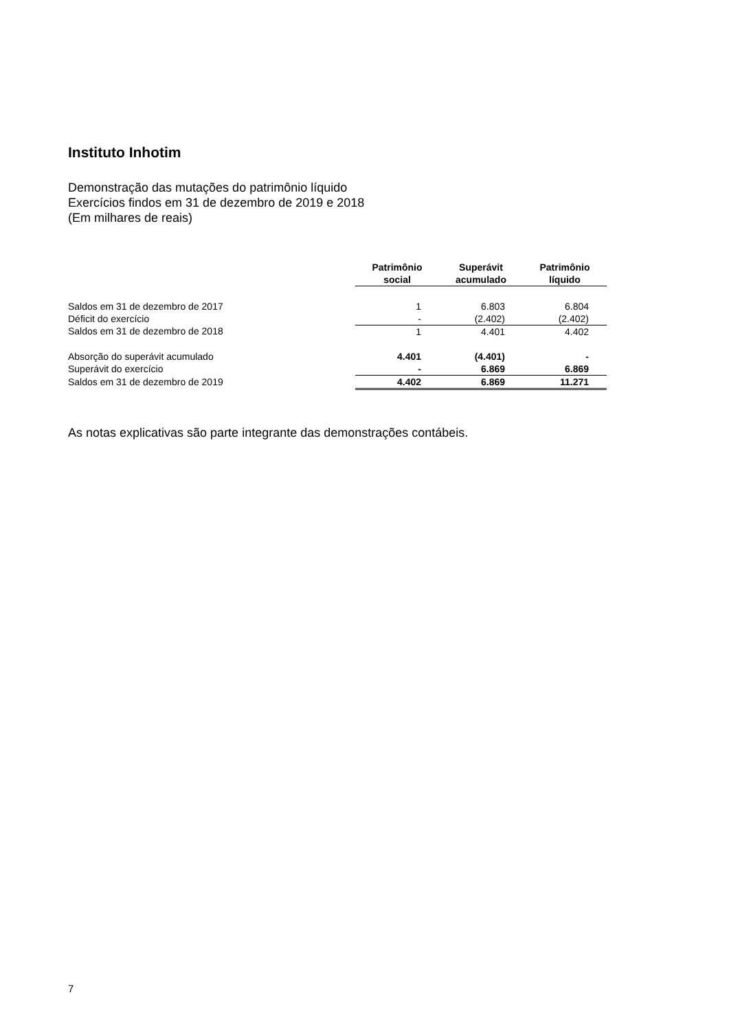Instituto Inhotim
Demonstração das mutações do patrimônio líquido
Exercícios findos em 31 de dezembro de 2019 e 2018
(Em milhares de reais)
| | Patrimônio social | Superávit acumulado | Patrimônio líquido |
| Saldos em 31 de dezembro de 2017 | 1 | 6.803 | 6.804 |
| Déficit do exercício | - | (2.402) | (2.402) |
| Saldos em 31 de dezembro de 2018 | 1 | 4.401 | 4.402 |
| Absorção do superávit acumulado | 4.401 | (4.401) | - |
| Superávit do exercício | - | 6.869 | 6.869 |
| Saldos em 31 de dezembro de 2019 | 4.402 | 6.869 | 11.271 |
As notas explicativas são parte integrante das demonstrações contábeis.
7